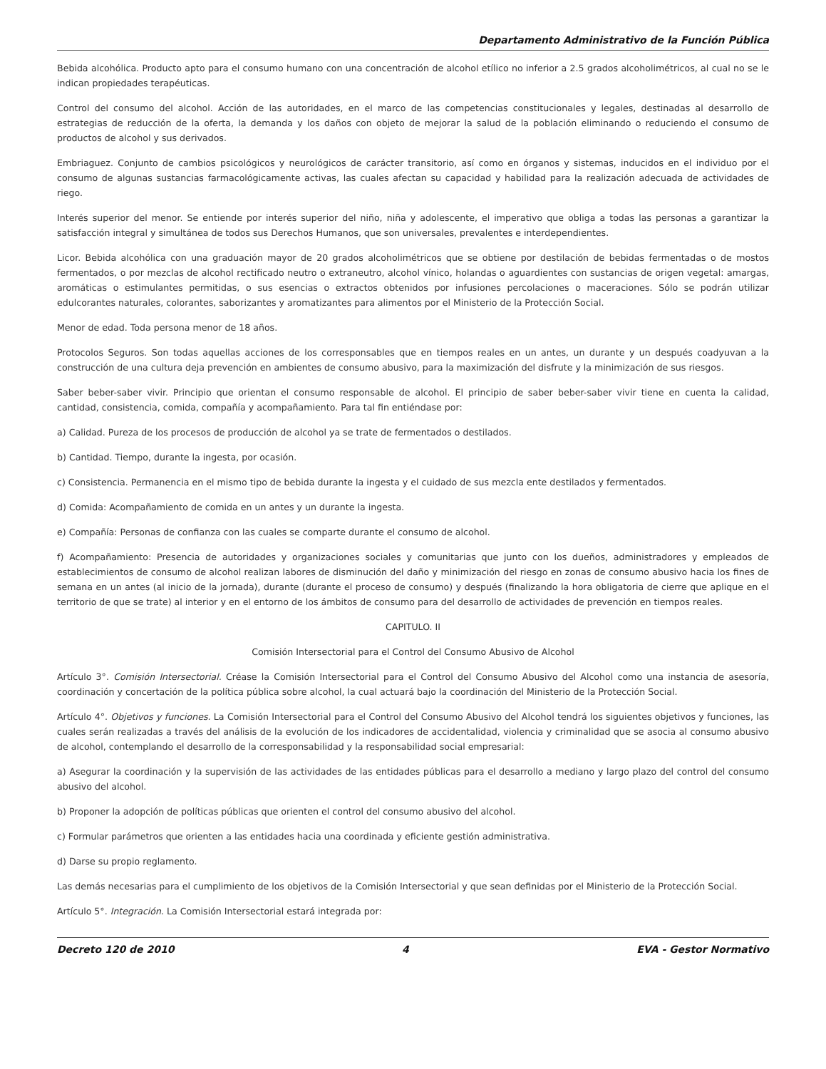Departamento Administrativo de la Función Pública
Bebida alcohólica. Producto apto para el consumo humano con una concentración de alcohol etílico no inferior a 2.5 grados alcoholimétricos, al cual no se le indican propiedades terapéuticas.
Control del consumo del alcohol. Acción de las autoridades, en el marco de las competencias constitucionales y legales, destinadas al desarrollo de estrategias de reducción de la oferta, la demanda y los daños con objeto de mejorar la salud de la población eliminando o reduciendo el consumo de productos de alcohol y sus derivados.
Embriaguez. Conjunto de cambios psicológicos y neurológicos de carácter transitorio, así como en órganos y sistemas, inducidos en el individuo por el consumo de algunas sustancias farmacológicamente activas, las cuales afectan su capacidad y habilidad para la realización adecuada de actividades de riego.
Interés superior del menor. Se entiende por interés superior del niño, niña y adolescente, el imperativo que obliga a todas las personas a garantizar la satisfacción integral y simultánea de todos sus Derechos Humanos, que son universales, prevalentes e interdependientes.
Licor. Bebida alcohólica con una graduación mayor de 20 grados alcoholimétricos que se obtiene por destilación de bebidas fermentadas o de mostos fermentados, o por mezclas de alcohol rectificado neutro o extraneutro, alcohol vínico, holandas o aguardientes con sustancias de origen vegetal: amargas, aromáticas o estimulantes permitidas, o sus esencias o extractos obtenidos por infusiones percolaciones o maceraciones. Sólo se podrán utilizar edulcorantes naturales, colorantes, saborizantes y aromatizantes para alimentos por el Ministerio de la Protección Social.
Menor de edad. Toda persona menor de 18 años.
Protocolos Seguros. Son todas aquellas acciones de los corresponsables que en tiempos reales en un antes, un durante y un después coadyuvan a la construcción de una cultura deja prevención en ambientes de consumo abusivo, para la maximización del disfrute y la minimización de sus riesgos.
Saber beber-saber vivir. Principio que orientan el consumo responsable de alcohol. El principio de saber beber-saber vivir tiene en cuenta la calidad, cantidad, consistencia, comida, compañía y acompañamiento. Para tal fin entiéndase por:
a) Calidad. Pureza de los procesos de producción de alcohol ya se trate de fermentados o destilados.
b) Cantidad. Tiempo, durante la ingesta, por ocasión.
c) Consistencia. Permanencia en el mismo tipo de bebida durante la ingesta y el cuidado de sus mezcla ente destilados y fermentados.
d) Comida: Acompañamiento de comida en un antes y un durante la ingesta.
e) Compañía: Personas de confianza con las cuales se comparte durante el consumo de alcohol.
f) Acompañamiento: Presencia de autoridades y organizaciones sociales y comunitarias que junto con los dueños, administradores y empleados de establecimientos de consumo de alcohol realizan labores de disminución del daño y minimización del riesgo en zonas de consumo abusivo hacia los fines de semana en un antes (al inicio de la jornada), durante (durante el proceso de consumo) y después (finalizando la hora obligatoria de cierre que aplique en el territorio de que se trate) al interior y en el entorno de los ámbitos de consumo para del desarrollo de actividades de prevención en tiempos reales.
CAPITULO. II
Comisión Intersectorial para el Control del Consumo Abusivo de Alcohol
Artículo 3°. Comisión Intersectorial. Créase la Comisión Intersectorial para el Control del Consumo Abusivo del Alcohol como una instancia de asesoría, coordinación y concertación de la política pública sobre alcohol, la cual actuará bajo la coordinación del Ministerio de la Protección Social.
Artículo 4°. Objetivos y funciones. La Comisión Intersectorial para el Control del Consumo Abusivo del Alcohol tendrá los siguientes objetivos y funciones, las cuales serán realizadas a través del análisis de la evolución de los indicadores de accidentalidad, violencia y criminalidad que se asocia al consumo abusivo de alcohol, contemplando el desarrollo de la corresponsabilidad y la responsabilidad social empresarial:
a) Asegurar la coordinación y la supervisión de las actividades de las entidades públicas para el desarrollo a mediano y largo plazo del control del consumo abusivo del alcohol.
b) Proponer la adopción de políticas públicas que orienten el control del consumo abusivo del alcohol.
c) Formular parámetros que orienten a las entidades hacia una coordinada y eficiente gestión administrativa.
d) Darse su propio reglamento.
Las demás necesarias para el cumplimiento de los objetivos de la Comisión Intersectorial y que sean definidas por el Ministerio de la Protección Social.
Artículo 5°. Integración. La Comisión Intersectorial estará integrada por:
Decreto 120 de 2010 4 EVA - Gestor Normativo